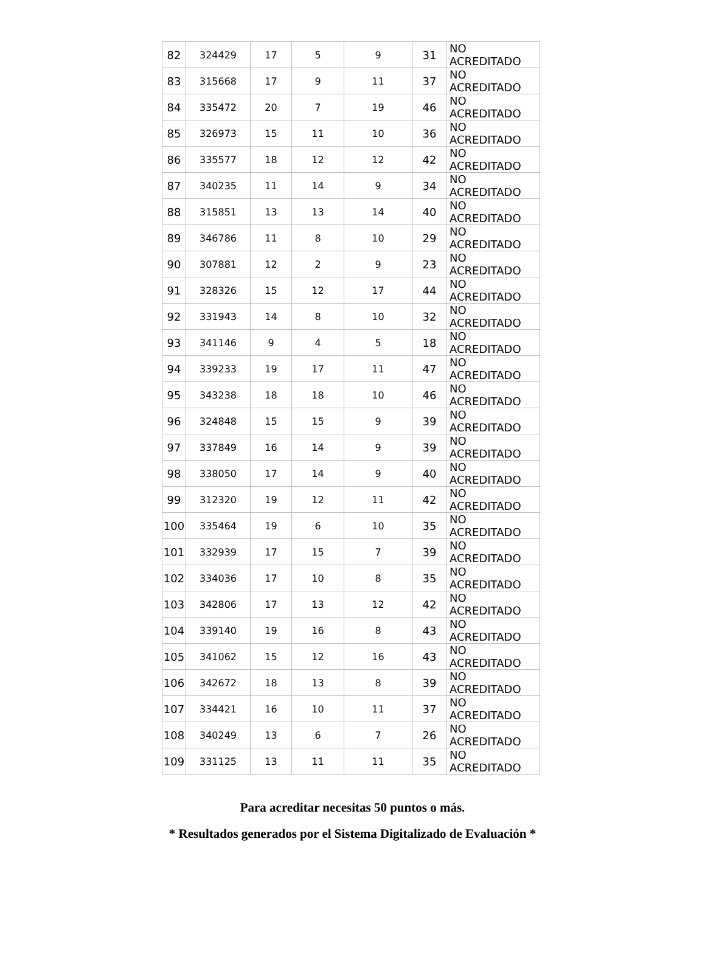| 82 | 324429 | 17 | 5 | 9 | 31 | NO ACREDITADO |
| 83 | 315668 | 17 | 9 | 11 | 37 | NO ACREDITADO |
| 84 | 335472 | 20 | 7 | 19 | 46 | NO ACREDITADO |
| 85 | 326973 | 15 | 11 | 10 | 36 | NO ACREDITADO |
| 86 | 335577 | 18 | 12 | 12 | 42 | NO ACREDITADO |
| 87 | 340235 | 11 | 14 | 9 | 34 | NO ACREDITADO |
| 88 | 315851 | 13 | 13 | 14 | 40 | NO ACREDITADO |
| 89 | 346786 | 11 | 8 | 10 | 29 | NO ACREDITADO |
| 90 | 307881 | 12 | 2 | 9 | 23 | NO ACREDITADO |
| 91 | 328326 | 15 | 12 | 17 | 44 | NO ACREDITADO |
| 92 | 331943 | 14 | 8 | 10 | 32 | NO ACREDITADO |
| 93 | 341146 | 9 | 4 | 5 | 18 | NO ACREDITADO |
| 94 | 339233 | 19 | 17 | 11 | 47 | NO ACREDITADO |
| 95 | 343238 | 18 | 18 | 10 | 46 | NO ACREDITADO |
| 96 | 324848 | 15 | 15 | 9 | 39 | NO ACREDITADO |
| 97 | 337849 | 16 | 14 | 9 | 39 | NO ACREDITADO |
| 98 | 338050 | 17 | 14 | 9 | 40 | NO ACREDITADO |
| 99 | 312320 | 19 | 12 | 11 | 42 | NO ACREDITADO |
| 100 | 335464 | 19 | 6 | 10 | 35 | NO ACREDITADO |
| 101 | 332939 | 17 | 15 | 7 | 39 | NO ACREDITADO |
| 102 | 334036 | 17 | 10 | 8 | 35 | NO ACREDITADO |
| 103 | 342806 | 17 | 13 | 12 | 42 | NO ACREDITADO |
| 104 | 339140 | 19 | 16 | 8 | 43 | NO ACREDITADO |
| 105 | 341062 | 15 | 12 | 16 | 43 | NO ACREDITADO |
| 106 | 342672 | 18 | 13 | 8 | 39 | NO ACREDITADO |
| 107 | 334421 | 16 | 10 | 11 | 37 | NO ACREDITADO |
| 108 | 340249 | 13 | 6 | 7 | 26 | NO ACREDITADO |
| 109 | 331125 | 13 | 11 | 11 | 35 | NO ACREDITADO |
Para acreditar necesitas 50 puntos o más.
* Resultados generados por el Sistema Digitalizado de Evaluación *